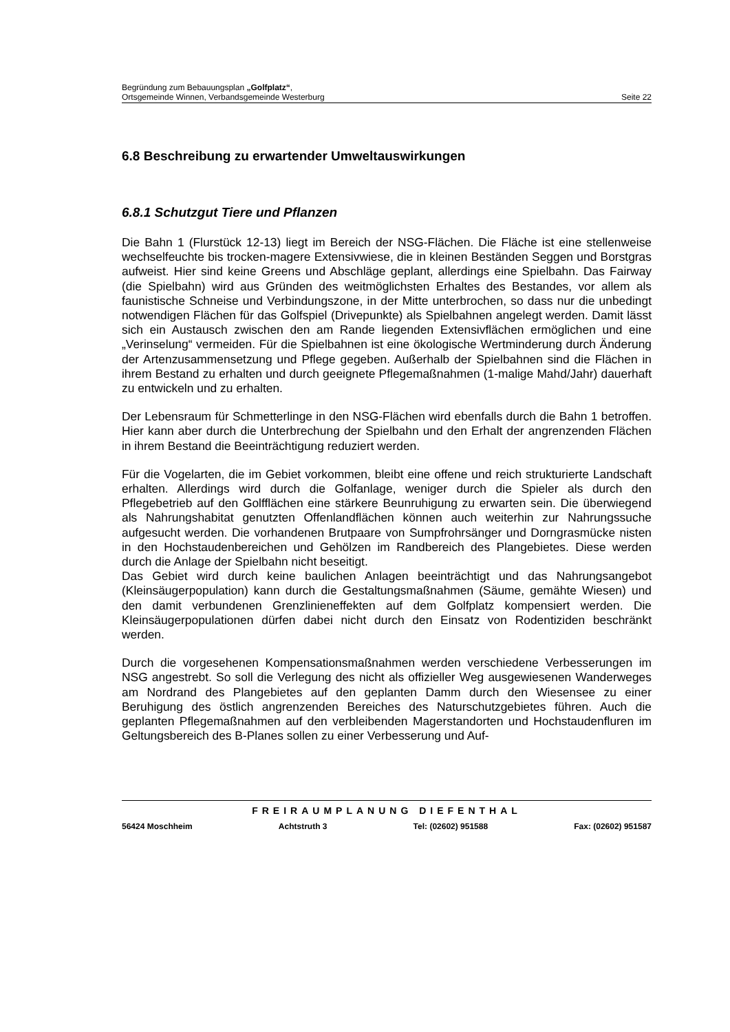Begründung zum Bebauungsplan „Golfplatz“,
Ortsgemeinde Winnen, Verbandsgemeinde Westerburg Seite 22
6.8 Beschreibung zu erwartender Umweltauswirkungen
6.8.1 Schutzgut Tiere und Pflanzen
Die Bahn 1 (Flurstück 12-13) liegt im Bereich der NSG-Flächen. Die Fläche ist eine stellenweise wechselfeuchte bis trocken-magere Extensivwiese, die in kleinen Beständen Seggen und Borstgras aufweist. Hier sind keine Greens und Abschläge geplant, allerdings eine Spielbahn. Das Fairway (die Spielbahn) wird aus Gründen des weitmöglichsten Erhaltes des Bestandes, vor allem als faunistische Schneise und Verbindungszone, in der Mitte unterbrochen, so dass nur die unbedingt notwendigen Flächen für das Golfspiel (Drivepunkte) als Spielbahnen angelegt werden. Damit lässt sich ein Austausch zwischen den am Rande liegenden Extensivflächen ermöglichen und eine „Verinselung“ vermeiden. Für die Spielbahnen ist eine ökologische Wertminderung durch Änderung der Artenzusammensetzung und Pflege gegeben. Außerhalb der Spielbahnen sind die Flächen in ihrem Bestand zu erhalten und durch geeignete Pflegemaßnahmen (1-malige Mahd/Jahr) dauerhaft zu entwickeln und zu erhalten.
Der Lebensraum für Schmetterlinge in den NSG-Flächen wird ebenfalls durch die Bahn 1 betroffen. Hier kann aber durch die Unterbrechung der Spielbahn und den Erhalt der angrenzenden Flächen in ihrem Bestand die Beeinträchtigung reduziert werden.
Für die Vogelarten, die im Gebiet vorkommen, bleibt eine offene und reich strukturierte Landschaft erhalten. Allerdings wird durch die Golfanlage, weniger durch die Spieler als durch den Pflegebetrieb auf den Golfflächen eine stärkere Beunruhigung zu erwarten sein. Die überwiegend als Nahrungshabitat genutzten Offenlandflächen können auch weiterhin zur Nahrungssuche aufgesucht werden. Die vorhandenen Brutpaare von Sumpfrohrsänger und Dorngrasmücke nisten in den Hochstaudenbereichen und Gehölzen im Randbereich des Plangebietes. Diese werden durch die Anlage der Spielbahn nicht beseitigt.
Das Gebiet wird durch keine baulichen Anlagen beeinträchtigt und das Nahrungsangebot (Kleinsäugerpopulation) kann durch die Gestaltungsmaßnahmen (Säume, gemähte Wiesen) und den damit verbundenen Grenzlinieneffekten auf dem Golfplatz kompensiert werden. Die Kleinsäugerpopulationen dürfen dabei nicht durch den Einsatz von Rodentiziden beschränkt werden.
Durch die vorgesehenen Kompensationsmaßnahmen werden verschiedene Verbesserungen im NSG angestrebt. So soll die Verlegung des nicht als offizieller Weg ausgewiesenen Wanderweges am Nordrand des Plangebietes auf den geplanten Damm durch den Wiesensee zu einer Beruhigung des östlich angrenzenden Bereiches des Naturschutzgebietes führen. Auch die geplanten Pflegemaßnahmen auf den verbleibenden Magerstandorten und Hochstaudenfluren im Geltungsbereich des B-Planes sollen zu einer Verbesserung und Auf-
FREIRAUMPLANUNG DIEFENTHAL
56424 Moschheim Achtstruth 3 Tel: (02602) 951588 Fax: (02602) 951587